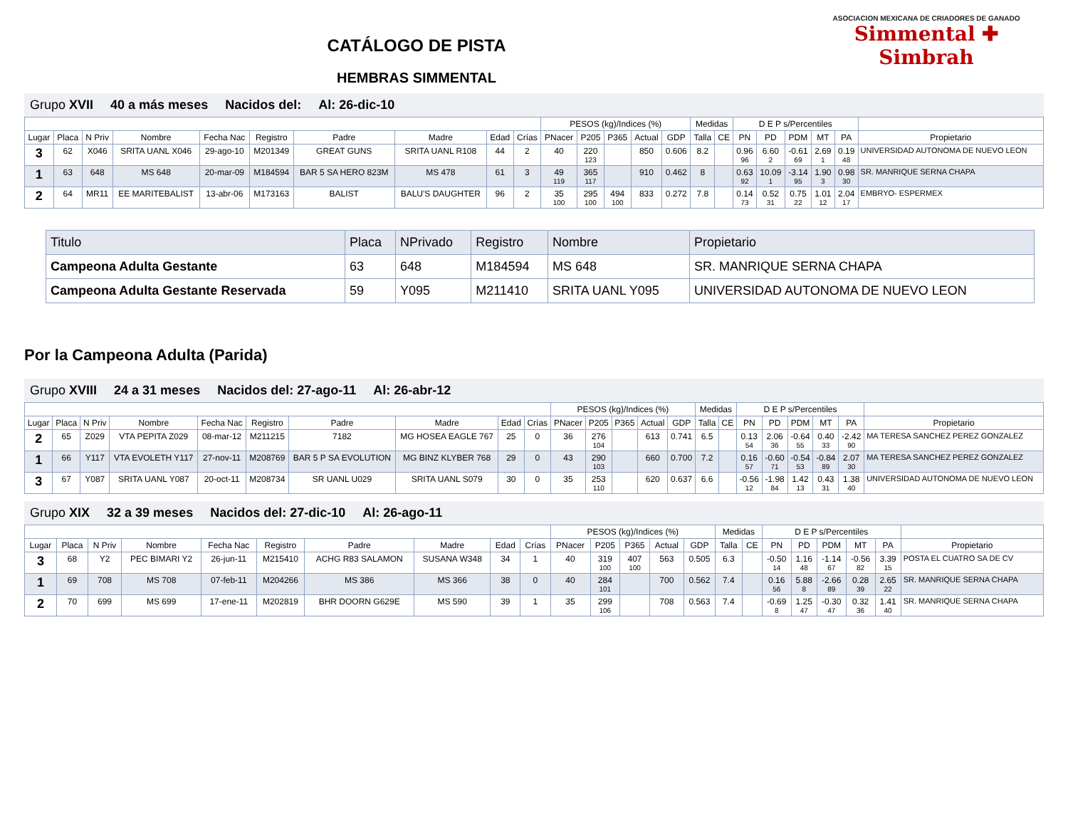CATÁLOGO DE PISTA
HEMBRAS SIMMENTAL
ASOCIACION MEXICANA DE CRIADORES DE GANADO
Simmental ✚ Simbrah
Grupo XVII 40 a más meses Nacidos del: Al: 26-dic-10
| | | | | | | | | | | PESOS (kg)/Indices (%) | | | | | Medidas | | D E P s/Percentiles | | | | | |
| --- | --- | --- | --- | --- | --- | --- | --- | --- | --- | --- | --- | --- | --- | --- | --- | --- | --- | --- | --- | --- | --- | --- |
| Lugar | Placa | N Priv | Nombre | Fecha Nac | Registro | Padre | Madre | Edad | Crías | PNacer | P205 | P365 | Actual | GDP | Talla | CE | PN | PD | PDM | MT | PA | Propietario |
| 3 | 62 | X046 | SRITA UANL X046 | 29-ago-10 | M201349 | GREAT GUNS | SRITA UANL R108 | 44 | 2 | 40 | 220 123 | | 850 | 0.606 | 8.2 | | 0.96 96 | 6.60 2 | -0.61 69 | 2.69 1 | 0.19 48 | UNIVERSIDAD AUTONOMA DE NUEVO LEON |
| 1 | 63 | 648 | MS 648 | 20-mar-09 | M184594 | BAR 5 SA HERO 823M | MS 478 | 61 | 3 | 49 119 | 365 117 | | 910 | 0.462 | 8 | | 0.63 92 | 10.09 1 | -3.14 95 | 1.90 3 | 0.98 30 | SR. MANRIQUE SERNA CHAPA |
| 2 | 64 | MR11 | EE MARITEBALIST | 13-abr-06 | M173163 | BALIST | BALU'S DAUGHTER | 96 | 2 | 35 100 | 295 100 | 494 100 | 833 | 0.272 | 7.8 | | 0.14 73 | 0.52 31 | 0.75 22 | 1.01 12 | 2.04 17 | EMBRYO- ESPERMEX |
| Titulo | Placa | NPrivado | Registro | Nombre | Propietario |
| Campeona Adulta Gestante | 63 | 648 | M184594 | MS 648 | SR. MANRIQUE SERNA CHAPA |
| Campeona Adulta Gestante Reservada | 59 | Y095 | M211410 | SRITA UANL Y095 | UNIVERSIDAD AUTONOMA DE NUEVO LEON |
Por la Campeona Adulta (Parida)
Grupo XVIII 24 a 31 meses Nacidos del: 27-ago-11 Al: 26-abr-12
| | | | | | | | | | | PESOS (kg)/Indices (%) | | | | | Medidas | | D E P s/Percentiles | | | | | |
| --- | --- | --- | --- | --- | --- | --- | --- | --- | --- | --- | --- | --- | --- | --- | --- | --- | --- | --- | --- | --- | --- | --- |
| Lugar | Placa | N Priv | Nombre | Fecha Nac | Registro | Padre | Madre | Edad | Crías | PNacer | P205 | P365 | Actual | GDP | Talla | CE | PN | PD | PDM | MT | PA | Propietario |
| 2 | 65 | Z029 | VTA PEPITA Z029 | 08-mar-12 | M211215 | 7182 | MG HOSEA EAGLE 767 | 25 | 0 | 36 | 276 104 | | 613 | 0.741 | 6.5 | | 0.13 54 | 2.06 36 | -0.64 55 | 0.40 33 | -2.42 90 | MA TERESA SANCHEZ PEREZ GONZALEZ |
| 1 | 66 | Y117 | VTA EVOLETH Y117 | 27-nov-11 | M208769 | BAR 5 P SA EVOLUTION | MG BINZ KLYBER 768 | 29 | 0 | 43 | 290 103 | | 660 | 0.700 | 7.2 | | 0.16 57 | -0.60 71 | -0.54 53 | -0.84 89 | 2.07 30 | MA TERESA SANCHEZ PEREZ GONZALEZ |
| 3 | 67 | Y087 | SRITA UANL Y087 | 20-oct-11 | M208734 | SR UANL U029 | SRITA UANL S079 | 30 | 0 | 35 | 253 110 | | 620 | 0.637 | 6.6 | | -0.56 12 | -1.98 84 | 1.42 13 | 0.43 31 | 1.38 40 | UNIVERSIDAD AUTONOMA DE NUEVO LEON |
Grupo XIX 32 a 39 meses Nacidos del: 27-dic-10 Al: 26-ago-11
| | | | | | | | | | | PESOS (kg)/Indices (%) | | | | | Medidas | | D E P s/Percentiles | | | | | |
| --- | --- | --- | --- | --- | --- | --- | --- | --- | --- | --- | --- | --- | --- | --- | --- | --- | --- | --- | --- | --- | --- | --- |
| Lugar | Placa | N Priv | Nombre | Fecha Nac | Registro | Padre | Madre | Edad | Crías | PNacer | P205 | P365 | Actual | GDP | Talla | CE | PN | PD | PDM | MT | PA | Propietario |
| 3 | 68 | Y2 | PEC BIMARI Y2 | 26-jun-11 | M215410 | ACHG R83 SALAMON | SUSANA W348 | 34 | 1 | 40 | 319 100 | 407 100 | 563 | 0.505 | 6.3 | | -0.50 14 | 1.16 48 | -1.14 67 | -0.56 82 | 3.39 15 | POSTA EL CUATRO SA DE CV |
| 1 | 69 | 708 | MS 708 | 07-feb-11 | M204266 | MS 386 | MS 366 | 38 | 0 | 40 | 284 101 | | 700 | 0.562 | 7.4 | | 0.16 56 | 5.88 8 | -2.66 89 | 0.28 39 | 2.65 22 | SR. MANRIQUE SERNA CHAPA |
| 2 | 70 | 699 | MS 699 | 17-ene-11 | M202819 | BHR DOORN G629E | MS 590 | 39 | 1 | 35 | 299 106 | | 708 | 0.563 | 7.4 | | -0.69 8 | 1.25 47 | -0.30 47 | 0.32 36 | 1.41 40 | SR. MANRIQUE SERNA CHAPA |